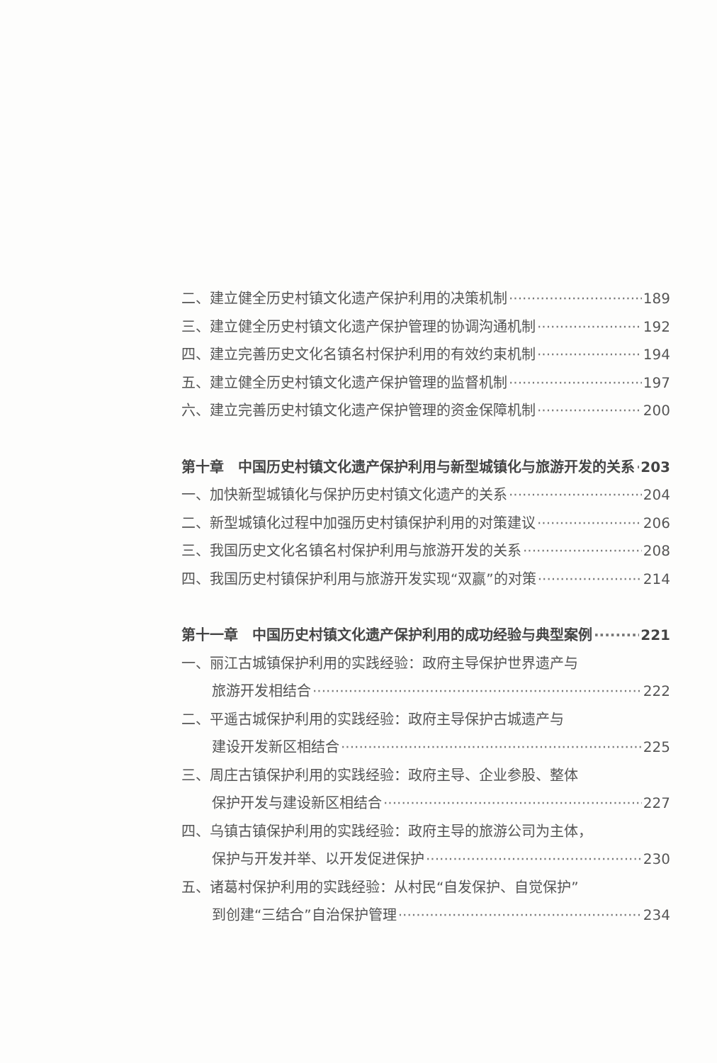二、建立健全历史村镇文化遗产保护利用的决策机制 189
三、建立健全历史村镇文化遗产保护管理的协调沟通机制 192
四、建立完善历史文化名镇名村保护利用的有效约束机制 194
五、建立健全历史村镇文化遗产保护管理的监督机制 197
六、建立完善历史村镇文化遗产保护管理的资金保障机制 200
第十章　中国历史村镇文化遗产保护利用与新型城镇化与旅游开发的关系 203
一、加快新型城镇化与保护历史村镇文化遗产的关系 204
二、新型城镇化过程中加强历史村镇保护利用的对策建议 206
三、我国历史文化名镇名村保护利用与旅游开发的关系 208
四、我国历史村镇保护利用与旅游开发实现“双赢”的对策 214
第十一章　中国历史村镇文化遗产保护利用的成功经验与典型案例 221
一、丽江古城镇保护利用的实践经验：政府主导保护世界遗产与
旅游开发相结合 222
二、平遥古城保护利用的实践经验：政府主导保护古城遗产与
建设开发新区相结合 225
三、周庄古镇保护利用的实践经验：政府主导、企业参股、整体
保护开发与建设新区相结合 227
四、乌镇古镇保护利用的实践经验：政府主导的旅游公司为主体，
保护与开发并举、以开发促进保护 230
五、诸葛村保护利用的实践经验：从村民“自发保护、自觉保护”
到创建“三结合”自治保护管理 234